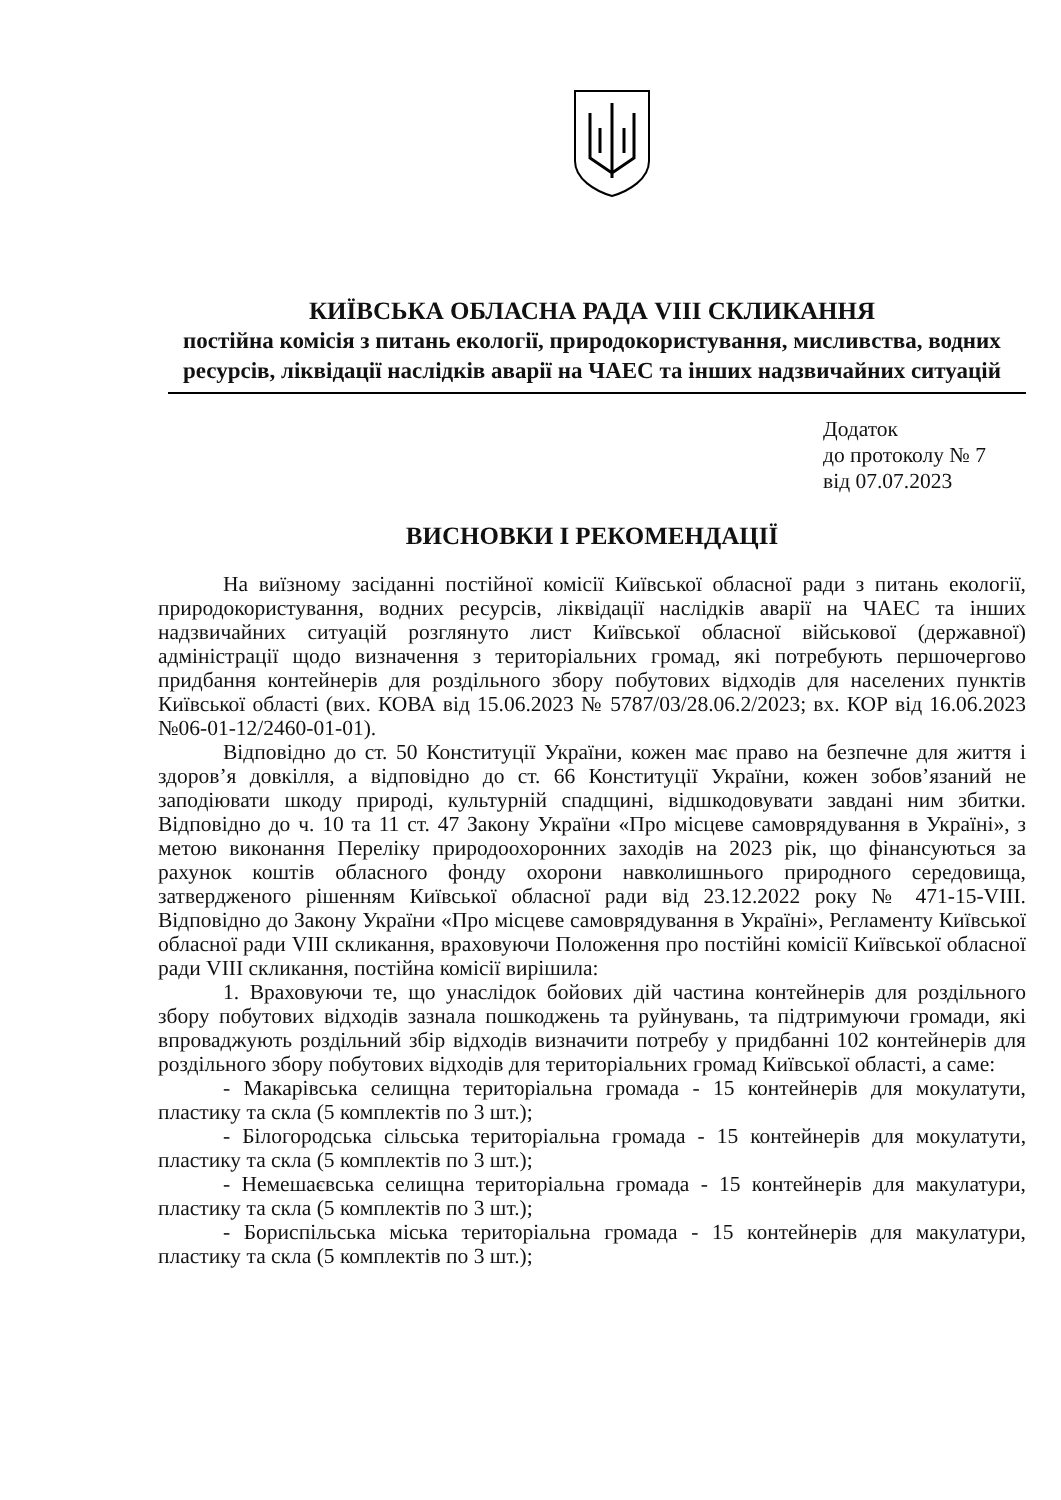КИЇВСЬКА ОБЛАСНА РАДА VIII СКЛИКАННЯ
постійна комісія з питань екології, природокористування, мисливства, водних ресурсів, ліквідації наслідків аварії на ЧАЕС та інших надзвичайних ситуацій
Додаток
до протоколу № 7
від 07.07.2023
ВИСНОВКИ І РЕКОМЕНДАЦІЇ
На виїзному засіданні постійної комісії Київської обласної ради з питань екології, природокористування, водних ресурсів, ліквідації наслідків аварії на ЧАЕС та інших надзвичайних ситуацій розглянуто лист Київської обласної військової (державної) адміністрації щодо визначення з територіальних громад, які потребують першочергово придбання контейнерів для роздільного збору побутових відходів для населених пунктів Київської області (вих. КОВА від 15.06.2023 № 5787/03/28.06.2/2023; вх. КОР від 16.06.2023 №06-01-12/2460-01-01).
Відповідно до ст. 50 Конституції України, кожен має право на безпечне для життя і здоров’я довкілля, а відповідно до ст. 66 Конституції України, кожен зобов’язаний не заподіювати шкоду природі, культурній спадщині, відшкодовувати завдані ним збитки. Відповідно до ч. 10 та 11 ст. 47 Закону України «Про місцеве самоврядування в Україні», з метою виконання Переліку природоохоронних заходів на 2023 рік, що фінансуються за рахунок коштів обласного фонду охорони навколишнього природного середовища, затвердженого рішенням Київської обласної ради від 23.12.2022 року № 471-15-VIII. Відповідно до Закону України «Про місцеве самоврядування в Україні», Регламенту Київської обласної ради VIII скликання, враховуючи Положення про постійні комісії Київської обласної ради VIII скликання, постійна комісії вирішила:
1. Враховуючи те, що унаслідок бойових дій частина контейнерів для роздільного збору побутових відходів зазнала пошкоджень та руйнувань, та підтримуючи громади, які впроваджують роздільний збір відходів визначити потребу у придбанні 102 контейнерів для роздільного збору побутових відходів для територіальних громад Київської області, а саме:
- Макарівська селищна територіальна громада - 15 контейнерів для мокулатути, пластику та скла (5 комплектів по 3 шт.);
- Білогородська сільська територіальна громада - 15 контейнерів для мокулатути, пластику та скла (5 комплектів по 3 шт.);
- Немешаєвська селищна територіальна громада - 15 контейнерів для макулатури, пластику та скла (5 комплектів по 3 шт.);
- Бориспільська міська територіальна громада - 15 контейнерів для макулатури, пластику та скла (5 комплектів по 3 шт.);